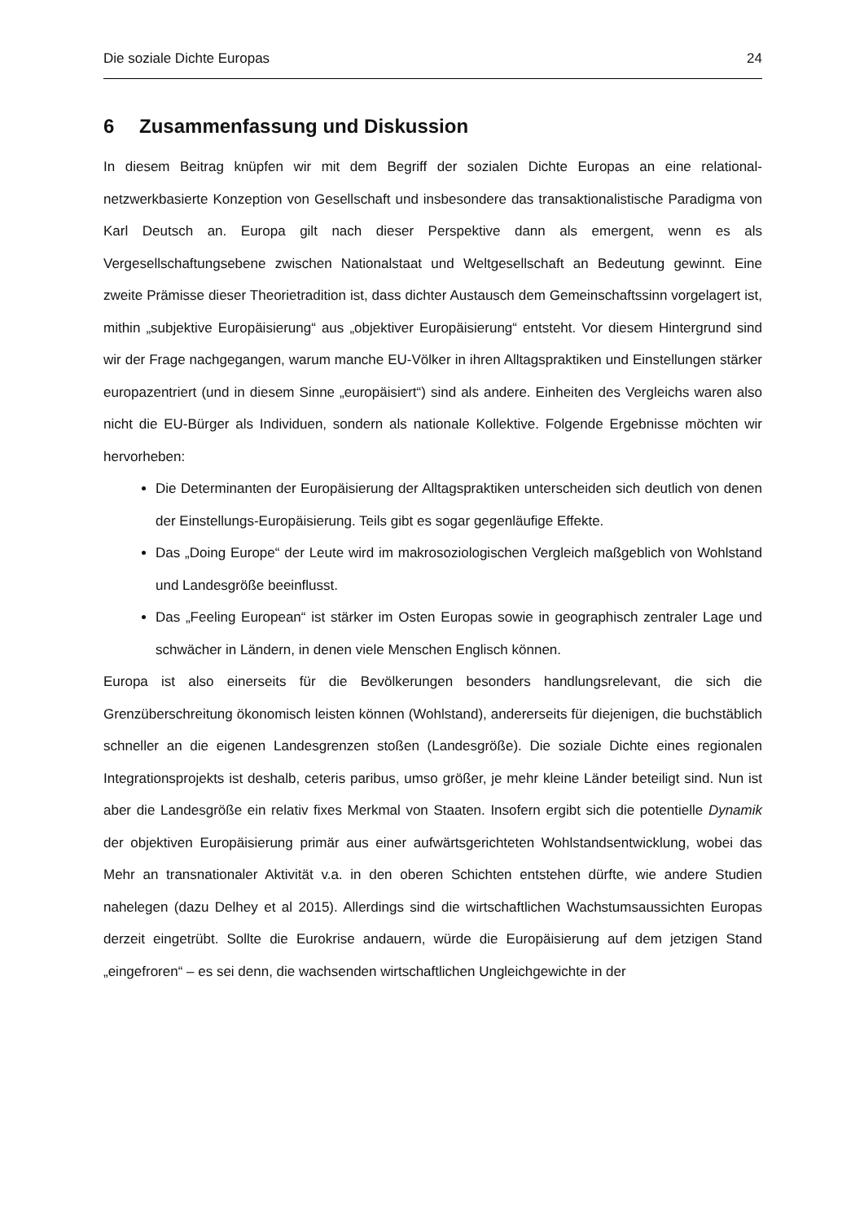Die soziale Dichte Europas 24
6 Zusammenfassung und Diskussion
In diesem Beitrag knüpfen wir mit dem Begriff der sozialen Dichte Europas an eine relational-netzwerkbasierte Konzeption von Gesellschaft und insbesondere das transaktionalistische Paradigma von Karl Deutsch an. Europa gilt nach dieser Perspektive dann als emergent, wenn es als Vergesellschaftungsebene zwischen Nationalstaat und Weltgesellschaft an Bedeutung gewinnt. Eine zweite Prämisse dieser Theorietradition ist, dass dichter Austausch dem Gemeinschaftssinn vorgelagert ist, mithin „subjektive Europäisierung“ aus „objektiver Europäisierung“ entsteht. Vor diesem Hintergrund sind wir der Frage nachgegangen, warum manche EU-Völker in ihren Alltagspraktiken und Einstellungen stärker europazentriert (und in diesem Sinne „europäisiert“) sind als andere. Einheiten des Vergleichs waren also nicht die EU-Bürger als Individuen, sondern als nationale Kollektive. Folgende Ergebnisse möchten wir hervorheben:
Die Determinanten der Europäisierung der Alltagspraktiken unterscheiden sich deutlich von denen der Einstellungs-Europäisierung. Teils gibt es sogar gegenläufige Effekte.
Das „Doing Europe“ der Leute wird im makrosoziologischen Vergleich maßgeblich von Wohlstand und Landesgröße beeinflusst.
Das „Feeling European“ ist stärker im Osten Europas sowie in geographisch zentraler Lage und schwächer in Ländern, in denen viele Menschen Englisch können.
Europa ist also einerseits für die Bevölkerungen besonders handlungsrelevant, die sich die Grenzüberschreitung ökonomisch leisten können (Wohlstand), andererseits für diejenigen, die buchstäblich schneller an die eigenen Landesgrenzen stoßen (Landesgröße). Die soziale Dichte eines regionalen Integrationsprojekts ist deshalb, ceteris paribus, umso größer, je mehr kleine Länder beteiligt sind. Nun ist aber die Landesgröße ein relativ fixes Merkmal von Staaten. Insofern ergibt sich die potentielle Dynamik der objektiven Europäisierung primär aus einer aufwärtsgerichteten Wohlstandsentwicklung, wobei das Mehr an transnationaler Aktivität v.a. in den oberen Schichten entstehen dürfte, wie andere Studien nahelegen (dazu Delhey et al 2015). Allerdings sind die wirtschaftlichen Wachstumsaussichten Europas derzeit eingetrübt. Sollte die Eurokrise andauern, würde die Europäisierung auf dem jetzigen Stand „eingefroren“ – es sei denn, die wachsenden wirtschaftlichen Ungleichgewichte in der